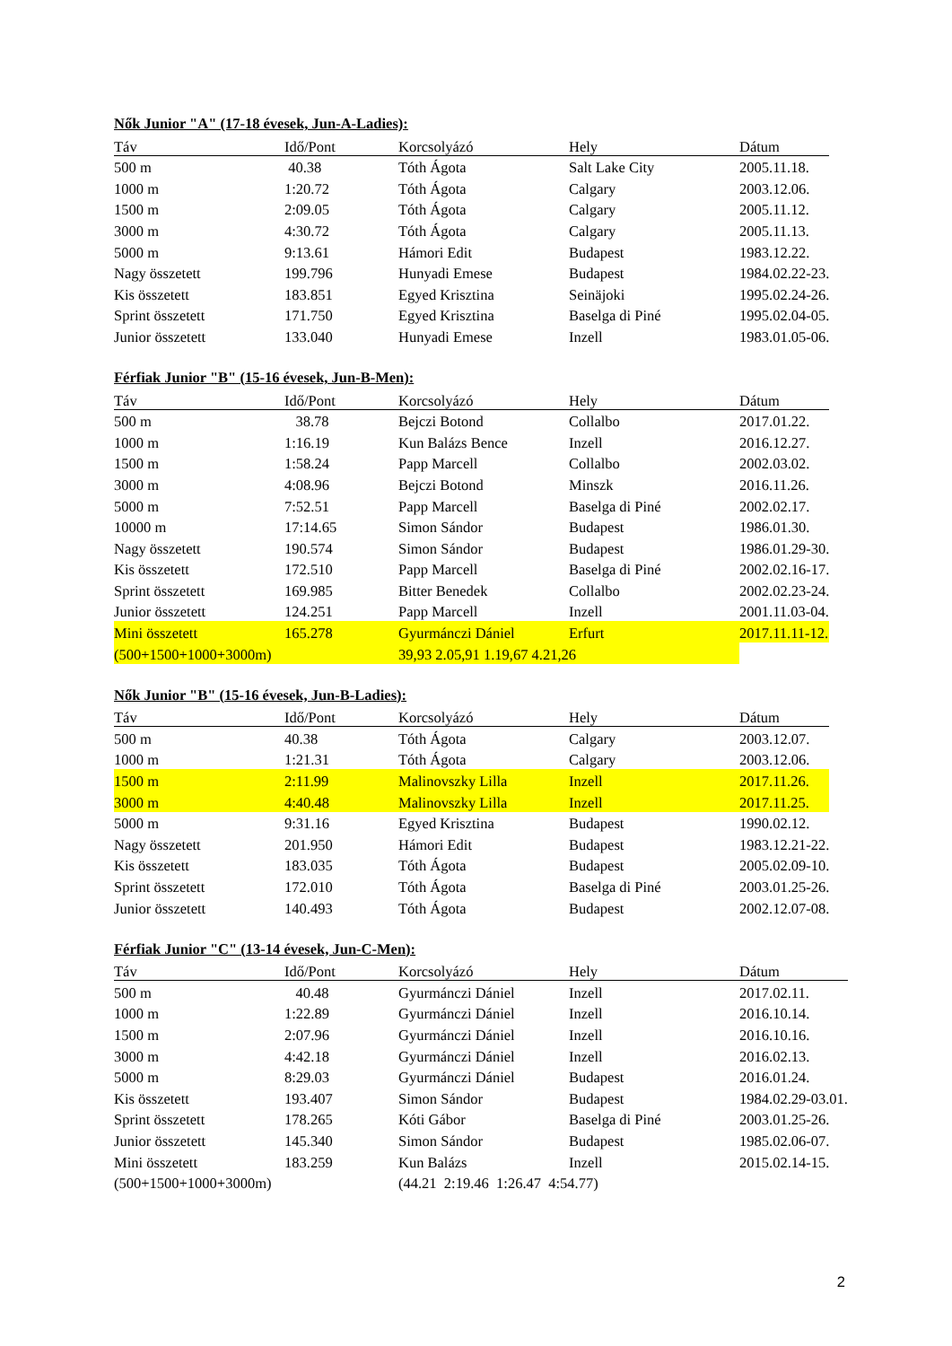Nők Junior "A" (17-18 évesek, Jun-A-Ladies):
| Táv | Idő/Pont | Korcsolyázó | Hely | Dátum |
| --- | --- | --- | --- | --- |
| 500 m | 40.38 | Tóth Ágota | Salt Lake City | 2005.11.18. |
| 1000 m | 1:20.72 | Tóth Ágota | Calgary | 2003.12.06. |
| 1500 m | 2:09.05 | Tóth Ágota | Calgary | 2005.11.12. |
| 3000 m | 4:30.72 | Tóth Ágota | Calgary | 2005.11.13. |
| 5000 m | 9:13.61 | Hámori Edit | Budapest | 1983.12.22. |
| Nagy összetett | 199.796 | Hunyadi Emese | Budapest | 1984.02.22-23. |
| Kis összetett | 183.851 | Egyed Krisztina | Seinäjoki | 1995.02.24-26. |
| Sprint összetett | 171.750 | Egyed Krisztina | Baselga di Piné | 1995.02.04-05. |
| Junior összetett | 133.040 | Hunyadi Emese | Inzell | 1983.01.05-06. |
Férfiak Junior "B" (15-16 évesek, Jun-B-Men):
| Táv | Idő/Pont | Korcsolyázó | Hely | Dátum |
| --- | --- | --- | --- | --- |
| 500 m | 38.78 | Bejczi Botond | Collalbo | 2017.01.22. |
| 1000 m | 1:16.19 | Kun Balázs Bence | Inzell | 2016.12.27. |
| 1500 m | 1:58.24 | Papp Marcell | Collalbo | 2002.03.02. |
| 3000 m | 4:08.96 | Bejczi Botond | Minszk | 2016.11.26. |
| 5000 m | 7:52.51 | Papp Marcell | Baselga di Piné | 2002.02.17. |
| 10000 m | 17:14.65 | Simon Sándor | Budapest | 1986.01.30. |
| Nagy összetett | 190.574 | Simon Sándor | Budapest | 1986.01.29-30. |
| Kis összetett | 172.510 | Papp Marcell | Baselga di Piné | 2002.02.16-17. |
| Sprint összetett | 169.985 | Bitter Benedek | Collalbo | 2002.02.23-24. |
| Junior összetett | 124.251 | Papp Marcell | Inzell | 2001.11.03-04. |
| Mini összetett | 165.278 | Gyurmánczi Dániel | Erfurt | 2017.11.11-12. |
| (500+1500+1000+3000m) | | 39,93 2.05,91 1.19,67 4.21,26 | | |
Nők Junior "B" (15-16 évesek, Jun-B-Ladies):
| Táv | Idő/Pont | Korcsolyázó | Hely | Dátum |
| --- | --- | --- | --- | --- |
| 500 m | 40.38 | Tóth Ágota | Calgary | 2003.12.07. |
| 1000 m | 1:21.31 | Tóth Ágota | Calgary | 2003.12.06. |
| 1500 m | 2:11.99 | Malinovszky Lilla | Inzell | 2017.11.26. |
| 3000 m | 4:40.48 | Malinovszky Lilla | Inzell | 2017.11.25. |
| 5000 m | 9:31.16 | Egyed Krisztina | Budapest | 1990.02.12. |
| Nagy összetett | 201.950 | Hámori Edit | Budapest | 1983.12.21-22. |
| Kis összetett | 183.035 | Tóth Ágota | Budapest | 2005.02.09-10. |
| Sprint összetett | 172.010 | Tóth Ágota | Baselga di Piné | 2003.01.25-26. |
| Junior összetett | 140.493 | Tóth Ágota | Budapest | 2002.12.07-08. |
Férfiak Junior "C" (13-14 évesek, Jun-C-Men):
| Táv | Idő/Pont | Korcsolyázó | Hely | Dátum |
| --- | --- | --- | --- | --- |
| 500 m | 40.48 | Gyurmánczi Dániel | Inzell | 2017.02.11. |
| 1000 m | 1:22.89 | Gyurmánczi Dániel | Inzell | 2016.10.14. |
| 1500 m | 2:07.96 | Gyurmánczi Dániel | Inzell | 2016.10.16. |
| 3000 m | 4:42.18 | Gyurmánczi Dániel | Inzell | 2016.02.13. |
| 5000 m | 8:29.03 | Gyurmánczi Dániel | Budapest | 2016.01.24. |
| Kis összetett | 193.407 | Simon Sándor | Budapest | 1984.02.29-03.01. |
| Sprint összetett | 178.265 | Kóti Gábor | Baselga di Piné | 2003.01.25-26. |
| Junior összetett | 145.340 | Simon Sándor | Budapest | 1985.02.06-07. |
| Mini összetett | 183.259 | Kun Balázs | Inzell | 2015.02.14-15. |
| (500+1500+1000+3000m) | | (44.21 2:19.46 1:26.47 4:54.77) | | |
2